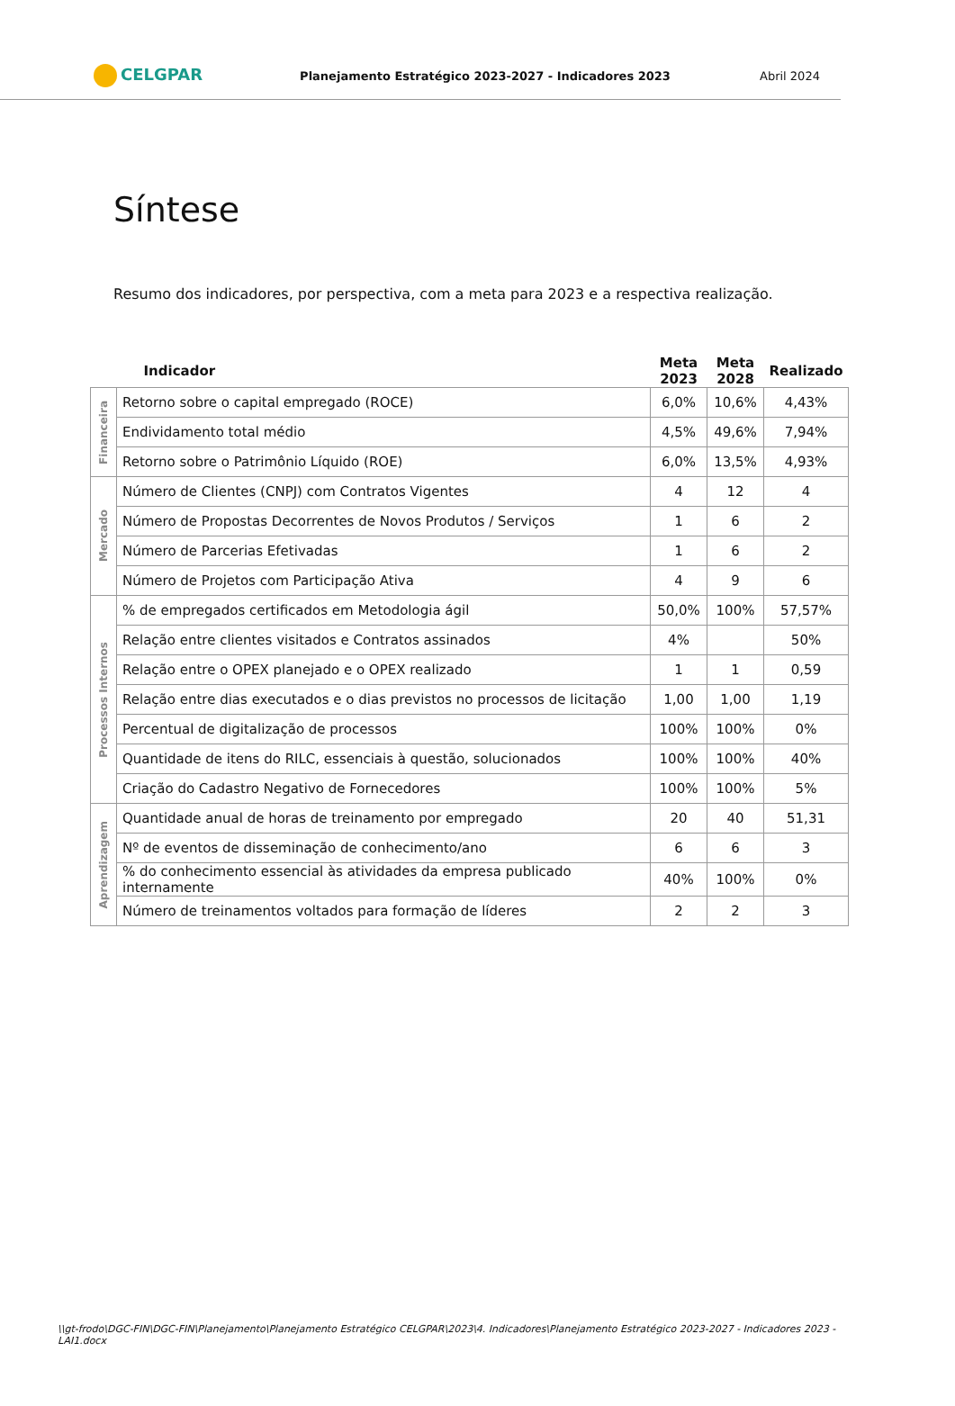CELGPAR
Planejamento Estratégico 2023-2027 - Indicadores 2023
Abril 2024
Síntese
Resumo dos indicadores, por perspectiva, com a meta para 2023 e a respectiva realização.
| | Indicador | Meta 2023 | Meta 2028 | Realizado |
| --- | --- | --- | --- | --- |
| Financeira | Retorno sobre o capital empregado (ROCE) | 6,0% | 10,6% | 4,43% |
| | Endividamento total médio | 4,5% | 49,6% | 7,94% |
| | Retorno sobre o Patrimônio Líquido (ROE) | 6,0% | 13,5% | 4,93% |
| Mercado | Número de Clientes (CNPJ) com Contratos Vigentes | 4 | 12 | 4 |
| | Número de Propostas Decorrentes de Novos Produtos / Serviços | 1 | 6 | 2 |
| | Número de Parcerias Efetivadas | 1 | 6 | 2 |
| | Número de Projetos com Participação Ativa | 4 | 9 | 6 |
| Processos Internos | % de empregados certificados em Metodologia ágil | 50,0% | 100% | 57,57% |
| | Relação entre clientes visitados e Contratos assinados | 4% | | 50% |
| | Relação entre o OPEX planejado e o OPEX realizado | 1 | 1 | 0,59 |
| | Relação entre dias executados e o dias previstos no processos de licitação | 1,00 | 1,00 | 1,19 |
| | Percentual de digitalização de processos | 100% | 100% | 0% |
| | Quantidade de itens do RILC, essenciais à questão, solucionados | 100% | 100% | 40% |
| | Criação do Cadastro Negativo de Fornecedores | 100% | 100% | 5% |
| Aprendizagem | Quantidade anual de horas de treinamento por empregado | 20 | 40 | 51,31 |
| | Nº de eventos de disseminação de conhecimento/ano | 6 | 6 | 3 |
| | % do conhecimento essencial às atividades da empresa publicado internamente | 40% | 100% | 0% |
| | Número de treinamentos voltados para formação de líderes | 2 | 2 | 3 |
\\gt-frodo\DGC-FIN\DGC-FIN\Planejamento\Planejamento Estratégico CELGPAR\2023\4. Indicadores\Planejamento Estratégico 2023-2027 - Indicadores 2023 - LAI1.docx